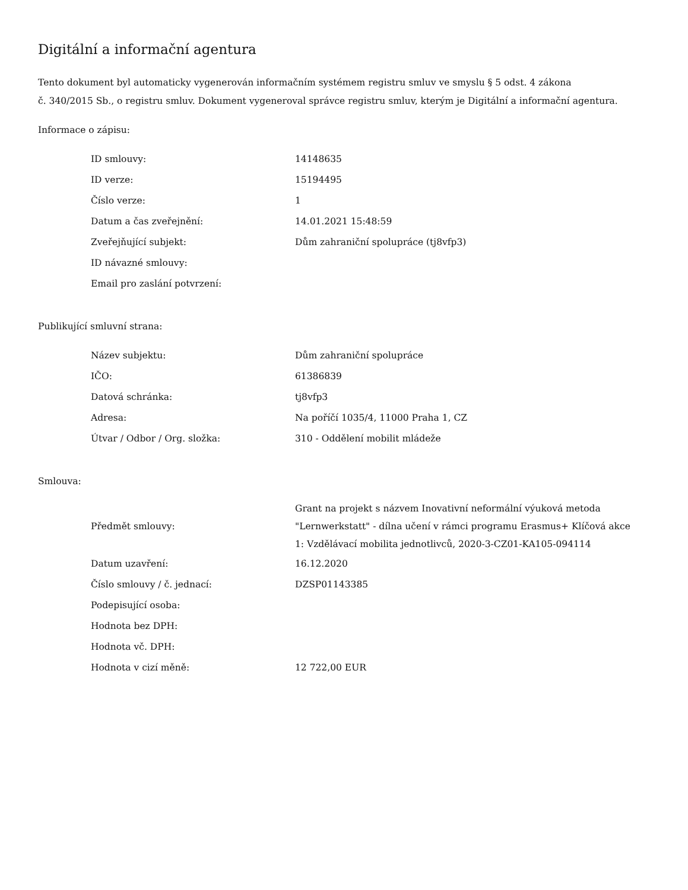Digitální a informační agentura
Tento dokument byl automaticky vygenerován informačním systémem registru smluv ve smyslu § 5 odst. 4 zákona
č. 340/2015 Sb., o registru smluv. Dokument vygeneroval správce registru smluv, kterým je Digitální a informační agentura.
Informace o zápisu:
| ID smlouvy: | 14148635 |
| ID verze: | 15194495 |
| Číslo verze: | 1 |
| Datum a čas zveřejnění: | 14.01.2021 15:48:59 |
| Zveřejňující subjekt: | Dům zahraniční spolupráce (tj8vfp3) |
| ID návazné smlouvy: | |
| Email pro zaslání potvrzení: | |
Publikující smluvní strana:
| Název subjektu: | Dům zahraniční spolupráce |
| IČO: | 61386839 |
| Datová schránka: | tj8vfp3 |
| Adresa: | Na poříčí 1035/4, 11000 Praha 1, CZ |
| Útvar / Odbor / Org. složka: | 310 - Oddělení mobilit mládeže |
Smlouva:
| Předmět smlouvy: | Grant na projekt s názvem Inovativní neformální výuková metoda "Lernwerkstatt" - dílna učení v rámci programu Erasmus+ Klíčová akce 1: Vzdělávací mobilita jednotlivců, 2020-3-CZ01-KA105-094114 |
| Datum uzavření: | 16.12.2020 |
| Číslo smlouvy / č. jednací: | DZSP01143385 |
| Podepisující osoba: | |
| Hodnota bez DPH: | |
| Hodnota vč. DPH: | |
| Hodnota v cizí měně: | 12 722,00 EUR |